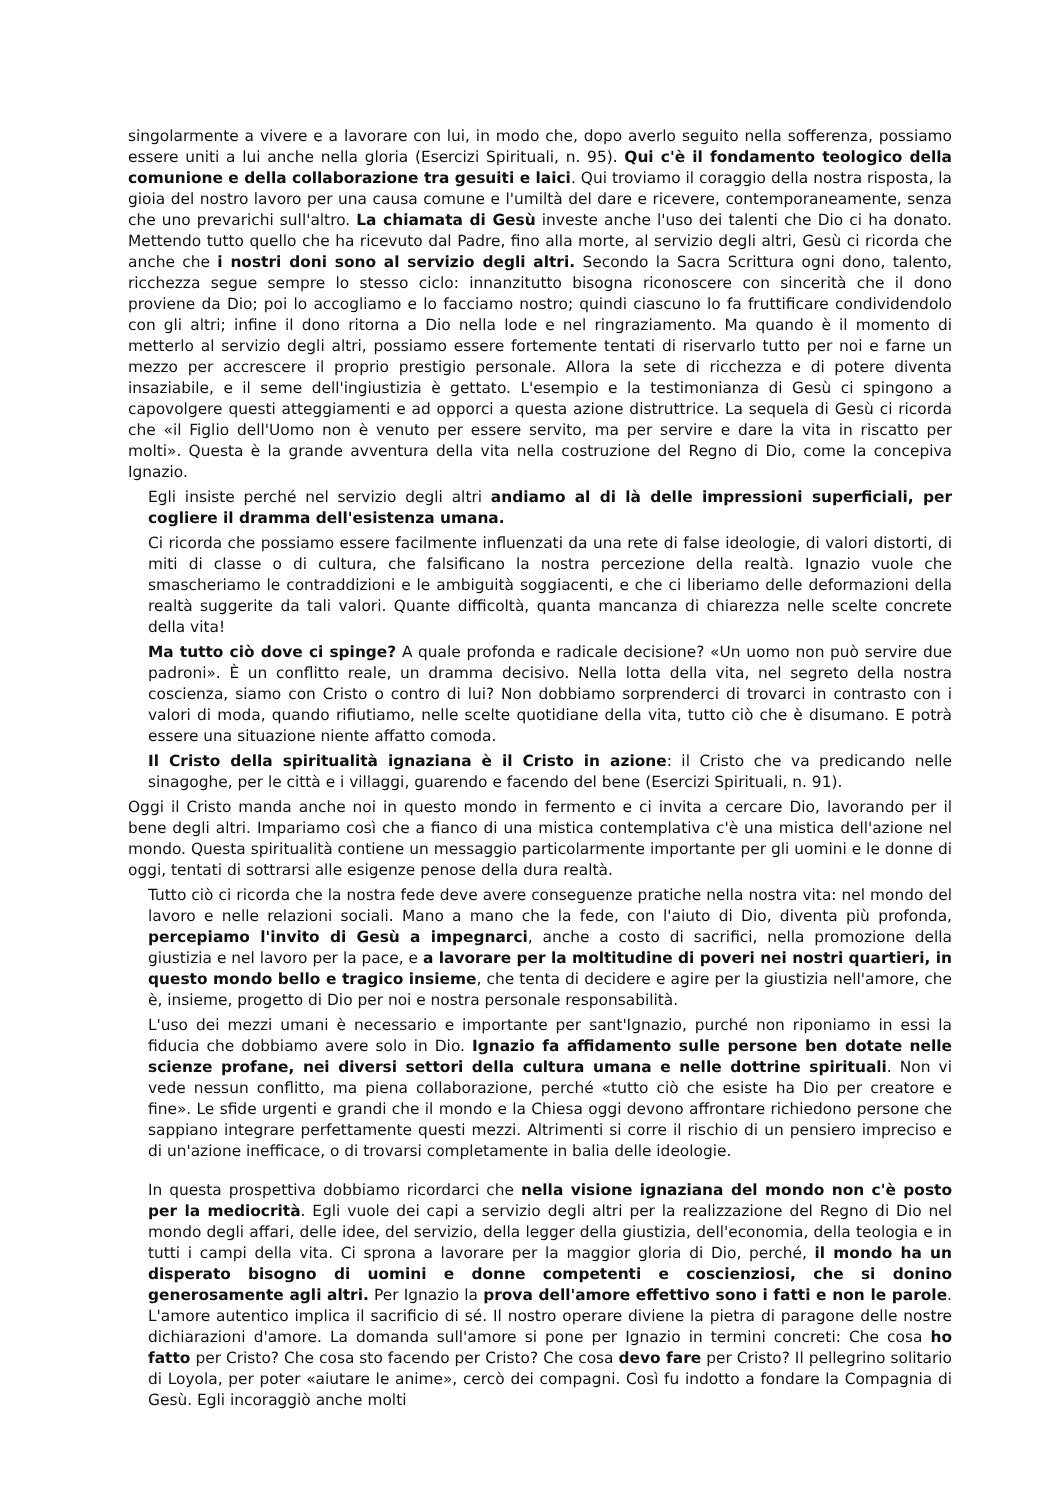singolarmente a vivere e a lavorare con lui, in modo che, dopo averlo seguito nella sofferenza, possiamo essere uniti a lui anche nella gloria (Esercizi Spirituali, n. 95). Qui c'è il fondamento teologico della comunione e della collaborazione tra gesuiti e laici. Qui troviamo il coraggio della nostra risposta, la gioia del nostro lavoro per una causa comune e l'umiltà del dare e ricevere, contemporaneamente, senza che uno prevarichi sull'altro. La chiamata di Gesù investe anche l'uso dei talenti che Dio ci ha donato. Mettendo tutto quello che ha ricevuto dal Padre, fino alla morte, al servizio degli altri, Gesù ci ricorda che anche che i nostri doni sono al servizio degli altri. Secondo la Sacra Scrittura ogni dono, talento, ricchezza segue sempre lo stesso ciclo: innanzitutto bisogna riconoscere con sincerità che il dono proviene da Dio; poi lo accogliamo e lo facciamo nostro; quindi ciascuno lo fa fruttificare condividendolo con gli altri; infine il dono ritorna a Dio nella lode e nel ringraziamento. Ma quando è il momento di metterlo al servizio degli altri, possiamo essere fortemente tentati di riservarlo tutto per noi e farne un mezzo per accrescere il proprio prestigio personale. Allora la sete di ricchezza e di potere diventa insaziabile, e il seme dell'ingiustizia è gettato. L'esempio e la testimonianza di Gesù ci spingono a capovolgere questi atteggiamenti e ad opporci a questa azione distruttrice. La sequela di Gesù ci ricorda che «il Figlio dell'Uomo non è venuto per essere servito, ma per servire e dare la vita in riscatto per molti». Questa è la grande avventura della vita nella costruzione del Regno di Dio, come la concepiva Ignazio.
Egli insiste perché nel servizio degli altri andiamo al di là delle impressioni superficiali, per cogliere il dramma dell'esistenza umana.
Ci ricorda che possiamo essere facilmente influenzati da una rete di false ideologie, di valori distorti, di miti di classe o di cultura, che falsificano la nostra percezione della realtà. Ignazio vuole che smascheriamo le contraddizioni e le ambiguità soggiacenti, e che ci liberiamo delle deformazioni della realtà suggerite da tali valori. Quante difficoltà, quanta mancanza di chiarezza nelle scelte concrete della vita!
Ma tutto ciò dove ci spinge? A quale profonda e radicale decisione? «Un uomo non può servire due padroni». È un conflitto reale, un dramma decisivo. Nella lotta della vita, nel segreto della nostra coscienza, siamo con Cristo o contro di lui? Non dobbiamo sorprenderci di trovarci in contrasto con i valori di moda, quando rifiutiamo, nelle scelte quotidiane della vita, tutto ciò che è disumano. E potrà essere una situazione niente affatto comoda.
Il Cristo della spiritualità ignaziana è il Cristo in azione: il Cristo che va predicando nelle sinagoghe, per le città e i villaggi, guarendo e facendo del bene (Esercizi Spirituali, n. 91).
Oggi il Cristo manda anche noi in questo mondo in fermento e ci invita a cercare Dio, lavorando per il bene degli altri. Impariamo così che a fianco di una mistica contemplativa c'è una mistica dell'azione nel mondo. Questa spiritualità contiene un messaggio particolarmente importante per gli uomini e le donne di oggi, tentati di sottrarsi alle esigenze penose della dura realtà.
Tutto ciò ci ricorda che la nostra fede deve avere conseguenze pratiche nella nostra vita: nel mondo del lavoro e nelle relazioni sociali. Mano a mano che la fede, con l'aiuto di Dio, diventa più profonda, percepiamo l'invito di Gesù a impegnarci, anche a costo di sacrifici, nella promozione della giustizia e nel lavoro per la pace, e a lavorare per la moltitudine di poveri nei nostri quartieri, in questo mondo bello e tragico insieme, che tenta di decidere e agire per la giustizia nell'amore, che è, insieme, progetto di Dio per noi e nostra personale responsabilità.
L'uso dei mezzi umani è necessario e importante per sant'Ignazio, purché non riponiamo in essi la fiducia che dobbiamo avere solo in Dio. Ignazio fa affidamento sulle persone ben dotate nelle scienze profane, nei diversi settori della cultura umana e nelle dottrine spirituali. Non vi vede nessun conflitto, ma piena collaborazione, perché «tutto ciò che esiste ha Dio per creatore e fine». Le sfide urgenti e grandi che il mondo e la Chiesa oggi devono affrontare richiedono persone che sappiano integrare perfettamente questi mezzi. Altrimenti si corre il rischio di un pensiero impreciso e di un'azione inefficace, o di trovarsi completamente in balia delle ideologie.
In questa prospettiva dobbiamo ricordarci che nella visione ignaziana del mondo non c'è posto per la mediocrità. Egli vuole dei capi a servizio degli altri per la realizzazione del Regno di Dio nel mondo degli affari, delle idee, del servizio, della legger della giustizia, dell'economia, della teologia e in tutti i campi della vita. Ci sprona a lavorare per la maggior gloria di Dio, perché, il mondo ha un disperato bisogno di uomini e donne competenti e coscienziosi, che si donino generosamente agli altri. Per Ignazio la prova dell'amore effettivo sono i fatti e non le parole. L'amore autentico implica il sacrificio di sé. Il nostro operare diviene la pietra di paragone delle nostre dichiarazioni d'amore. La domanda sull'amore si pone per Ignazio in termini concreti: Che cosa ho fatto per Cristo? Che cosa sto facendo per Cristo? Che cosa devo fare per Cristo? Il pellegrino solitario di Loyola, per poter «aiutare le anime», cercò dei compagni. Così fu indotto a fondare la Compagnia di Gesù. Egli incoraggiò anche molti